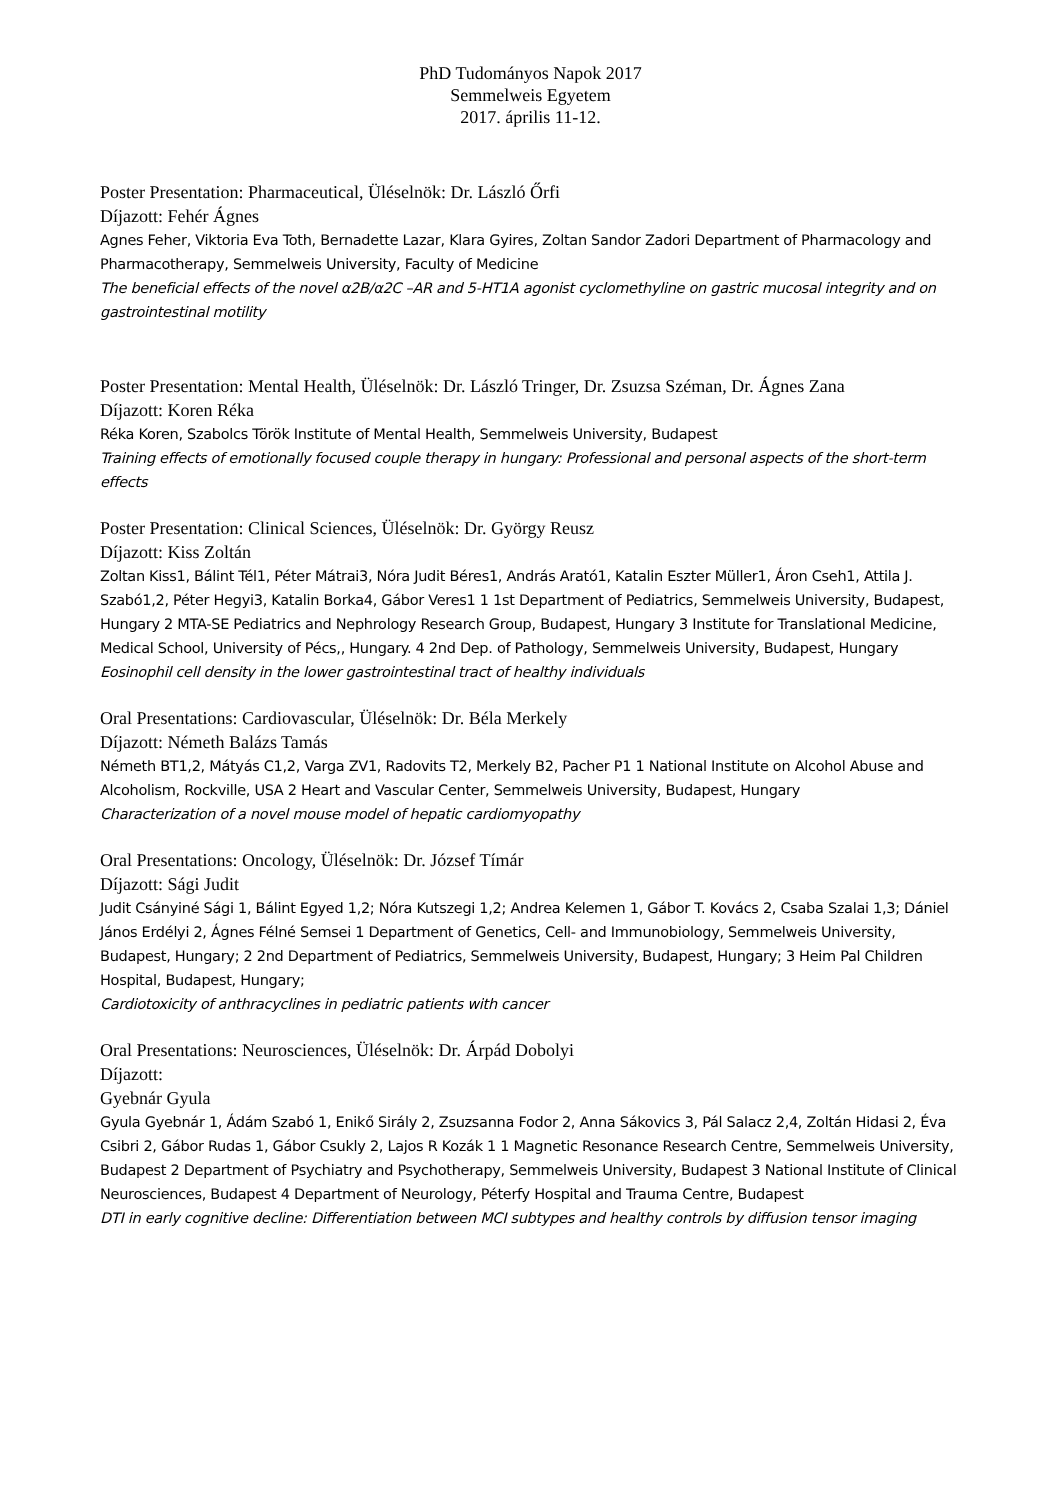PhD Tudományos Napok 2017
Semmelweis Egyetem
2017. április 11-12.
Poster Presentation: Pharmaceutical, Üléselnök: Dr. László Őrfi
Díjazott: Fehér Ágnes
Agnes Feher, Viktoria Eva Toth, Bernadette Lazar, Klara Gyires, Zoltan Sandor Zadori Department of Pharmacology and Pharmacotherapy, Semmelweis University, Faculty of Medicine
The beneficial effects of the novel α2B/α2C –AR and 5-HT1A agonist cyclomethyline on gastric mucosal integrity and on gastrointestinal motility
Poster Presentation: Mental Health, Üléselnök: Dr. László Tringer, Dr. Zsuzsa Széman, Dr. Ágnes Zana
Díjazott: Koren Réka
Réka Koren, Szabolcs Török Institute of Mental Health, Semmelweis University, Budapest
Training effects of emotionally focused couple therapy in hungary: Professional and personal aspects of the short-term effects
Poster Presentation: Clinical Sciences, Üléselnök: Dr. György Reusz
Díjazott: Kiss Zoltán
Zoltan Kiss1, Bálint Tél1, Péter Mátrai3, Nóra Judit Béres1, András Arató1, Katalin Eszter Müller1, Áron Cseh1, Attila J. Szabó1,2, Péter Hegyi3, Katalin Borka4, Gábor Veres1 1 1st Department of Pediatrics, Semmelweis University, Budapest, Hungary 2 MTA-SE Pediatrics and Nephrology Research Group, Budapest, Hungary 3 Institute for Translational Medicine, Medical School, University of Pécs,, Hungary. 4 2nd Dep. of Pathology, Semmelweis University, Budapest, Hungary
Eosinophil cell density in the lower gastrointestinal tract of healthy individuals
Oral Presentations: Cardiovascular, Üléselnök: Dr. Béla Merkely
Díjazott: Németh Balázs Tamás
Németh BT1,2, Mátyás C1,2, Varga ZV1, Radovits T2, Merkely B2, Pacher P1 1 National Institute on Alcohol Abuse and Alcoholism, Rockville, USA 2 Heart and Vascular Center, Semmelweis University, Budapest, Hungary
Characterization of a novel mouse model of hepatic cardiomyopathy
Oral Presentations: Oncology, Üléselnök: Dr. József Tímár
Díjazott: Sági Judit
Judit Csányiné Sági 1, Bálint Egyed 1,2; Nóra Kutszegi 1,2; Andrea Kelemen 1, Gábor T. Kovács 2, Csaba Szalai 1,3; Dániel János Erdélyi 2, Ágnes Félné Semsei 1 Department of Genetics, Cell- and Immunobiology, Semmelweis University, Budapest, Hungary; 2 2nd Department of Pediatrics, Semmelweis University, Budapest, Hungary; 3 Heim Pal Children Hospital, Budapest, Hungary;
Cardiotoxicity of anthracyclines in pediatric patients with cancer
Oral Presentations: Neurosciences, Üléselnök: Dr. Árpád Dobolyi
Díjazott:
Gyebnár Gyula
Gyula Gyebnár 1, Ádám Szabó 1, Enikő Sirály 2, Zsuzsanna Fodor 2, Anna Sákovics 3, Pál Salacz 2,4, Zoltán Hidasi 2, Éva Csibri 2, Gábor Rudas 1, Gábor Csukly 2, Lajos R Kozák 1 1 Magnetic Resonance Research Centre, Semmelweis University, Budapest 2 Department of Psychiatry and Psychotherapy, Semmelweis University, Budapest 3 National Institute of Clinical Neurosciences, Budapest 4 Department of Neurology, Péterfy Hospital and Trauma Centre, Budapest
DTI in early cognitive decline: Differentiation between MCI subtypes and healthy controls by diffusion tensor imaging